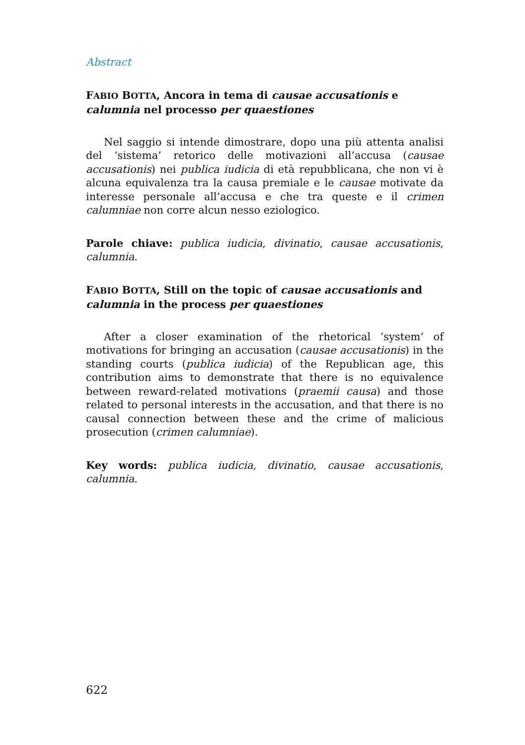Abstract
FABIO BOTTA, Ancora in tema di causae accusationis e calumnia nel processo per quaestiones
Nel saggio si intende dimostrare, dopo una più attenta analisi del ‘sistema’ retorico delle motivazioni all’accusa (causae accusationis) nei publica iudicia di età repubblicana, che non vi è alcuna equivalenza tra la causa premiale e le causae motivate da interesse personale all’accusa e che tra queste e il crimen calumniae non corre alcun nesso eziologico.
Parole chiave: publica iudicia, divinatio, causae accusationis, calumnia.
FABIO BOTTA, Still on the topic of causae accusationis and calumnia in the process per quaestiones
After a closer examination of the rhetorical ‘system’ of motivations for bringing an accusation (causae accusationis) in the standing courts (publica iudicia) of the Republican age, this contribution aims to demonstrate that there is no equivalence between reward-related motivations (praemii causa) and those related to personal interests in the accusation, and that there is no causal connection between these and the crime of malicious prosecution (crimen calumniae).
Key words: publica iudicia, divinatio, causae accusationis, calumnia.
622